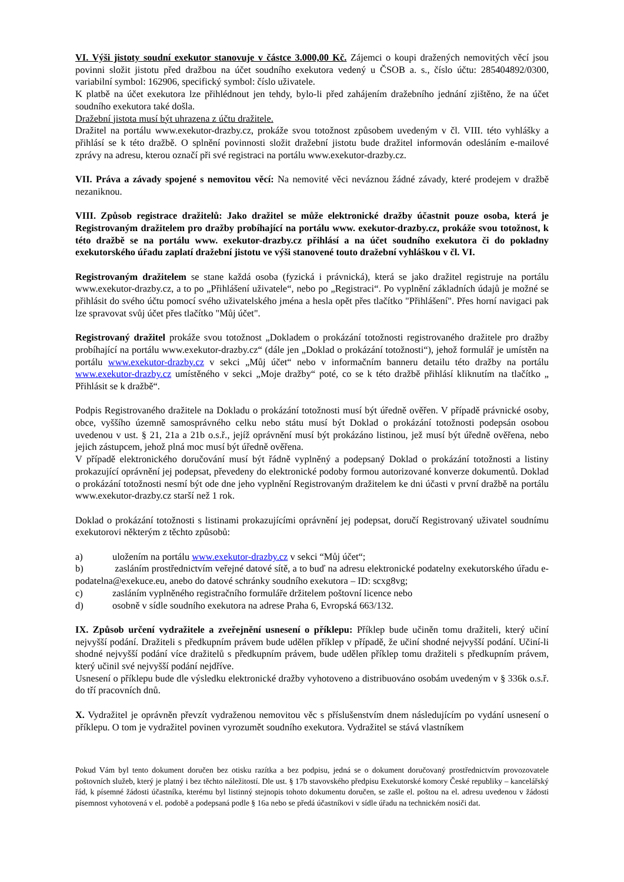VI. Výši jistoty soudní exekutor stanovuje v částce 3.000,00 Kč. Zájemci o koupi dražených nemovitých věcí jsou povinni složit jistotu před dražbou na účet soudního exekutora vedený u ČSOB a. s., číslo účtu: 285404892/0300, variabilní symbol: 162906, specifický symbol: číslo uživatele.
K platbě na účet exekutora lze přihlédnout jen tehdy, bylo-li před zahájením dražebního jednání zjištěno, že na účet soudního exekutora také došla.
Dražební jistota musí být uhrazena z účtu dražitele.
Dražitel na portálu www.exekutor-drazby.cz, prokáže svou totožnost způsobem uvedeným v čl. VIII. této vyhlášky a přihlásí se k této dražbě. O splnění povinnosti složit dražební jistotu bude dražitel informován odesláním e-mailové zprávy na adresu, kterou označí při své registraci na portálu www.exekutor-drazby.cz.
VII. Práva a závady spojené s nemovitou věcí: Na nemovité věci neváznou žádné závady, které prodejem v dražbě nezaniknou.
VIII. Způsob registrace dražitelů: Jako dražitel se může elektronické dražby účastnit pouze osoba, která je Registrovaným dražitelem pro dražby probíhající na portálu www. exekutor-drazby.cz, prokáže svou totožnost, k této dražbě se na portálu www. exekutor-drazby.cz přihlásí a na účet soudního exekutora či do pokladny exekutorského úřadu zaplatí dražební jistotu ve výši stanovené touto dražební vyhláškou v čl. VI.
Registrovaným dražitelem se stane každá osoba (fyzická i právnická), která se jako dražitel registruje na portálu www.exekutor-drazby.cz, a to po „Přihlášení uživatele“, nebo po „Registraci“. Po vyplnění základních údajů je možné se přihlásit do svého účtu pomocí svého uživatelského jména a hesla opět přes tlačítko "Přihlášení". Přes horní navigaci pak lze spravovat svůj účet přes tlačítko "Můj účet".
Registrovaný dražitel prokáže svou totožnost „Dokladem o prokázání totožnosti registrovaného dražitele pro dražby probíhající na portálu www.exekutor-drazby.cz“ (dále jen „Doklad o prokázání totožnosti“), jehož formulář je umístěn na portálu www.exekutor-drazby.cz v sekci „Můj účet“ nebo v informačním banneru detailu této dražby na portálu www.exekutor-drazby.cz umístěného v sekci „Moje dražby“ poté, co se k této dražbě přihlásí kliknutím na tlačítko „ Přihlásit se k dražbě“.
Podpis Registrovaného dražitele na Dokladu o prokázání totožnosti musí být úředně ověřen. V případě právnické osoby, obce, vyššího územně samosprávného celku nebo státu musí být Doklad o prokázání totožnosti podepsán osobou uvedenou v ust. § 21, 21a a 21b o.s.ř., jejíž oprávnění musí být prokázáno listinou, jež musí být úředně ověřena, nebo jejich zástupcem, jehož plná moc musí být úředně ověřena.
V případě elektronického doručování musí být řádně vyplněný a podepsaný Doklad o prokázání totožnosti a listiny prokazující oprávnění jej podepsat, převedeny do elektronické podoby formou autorizované konverze dokumentů. Doklad o prokázání totožnosti nesmí být ode dne jeho vyplnění Registrovaným dražitelem ke dni účasti v první dražbě na portálu www.exekutor-drazby.cz starší než 1 rok.
Doklad o prokázání totožnosti s listinami prokazujícími oprávnění jej podepsat, doručí Registrovaný uživatel soudnímu exekutorovi některým z těchto způsobů:
a) uložením na portálu www.exekutor-drazby.cz v sekci “Můj účet“;
b)    zasláním prostřednictvím veřejné datové sítě, a to buď na adresu elektronické podatelny exekutorského úřadu e-podatelna@exekuce.eu, anebo do datové schránky soudního exekutora – ID: scxg8vg;
c) zasláním vyplněného registračního formuláře držitelem poštovní licence nebo
d) osobně v sídle soudního exekutora na adrese Praha 6, Evropská 663/132.
IX. Způsob určení vydražitele a zveřejnění usnesení o příklepu: Příklep bude učiněn tomu dražiteli, který učiní nejvyšší podání. Dražiteli s předkupním právem bude udělen příklep v případě, že učiní shodné nejvyšší podání. Učiní-li shodné nejvyšší podání více dražitelů s předkupním právem, bude udělen příklep tomu dražiteli s předkupním právem, který učinil své nejvyšší podání nejdříve.
Usnesení o příklepu bude dle výsledku elektronické dražby vyhotoveno a distribuováno osobám uvedeným v § 336k o.s.ř. do tří pracovních dnů.
X. Vydražitel je oprávněn převzít vydraženou nemovitou věc s příslušenstvím dnem následujícím po vydání usnesení o příklepu. O tom je vydražitel povinen vyrozumět soudního exekutora. Vydražitel se stává vlastníkem
Pokud Vám byl tento dokument doručen bez otisku razítka a bez podpisu, jedná se o dokument doručovaný prostřednictvím provozovatele poštovních služeb, který je platný i bez těchto náležitostí. Dle ust. § 17b stavovského předpisu Exekutorské komory České republiky – kancelářský řád, k písemné žádosti účastníka, kterému byl listinný stejnopis tohoto dokumentu doručen, se zašle el. poštou na el. adresu uvedenou v žádosti písemnost vyhotovená v el. podobě a podepsaná podle § 16a nebo se předá účastníkovi v sídle úřadu na technickém nosiči dat.